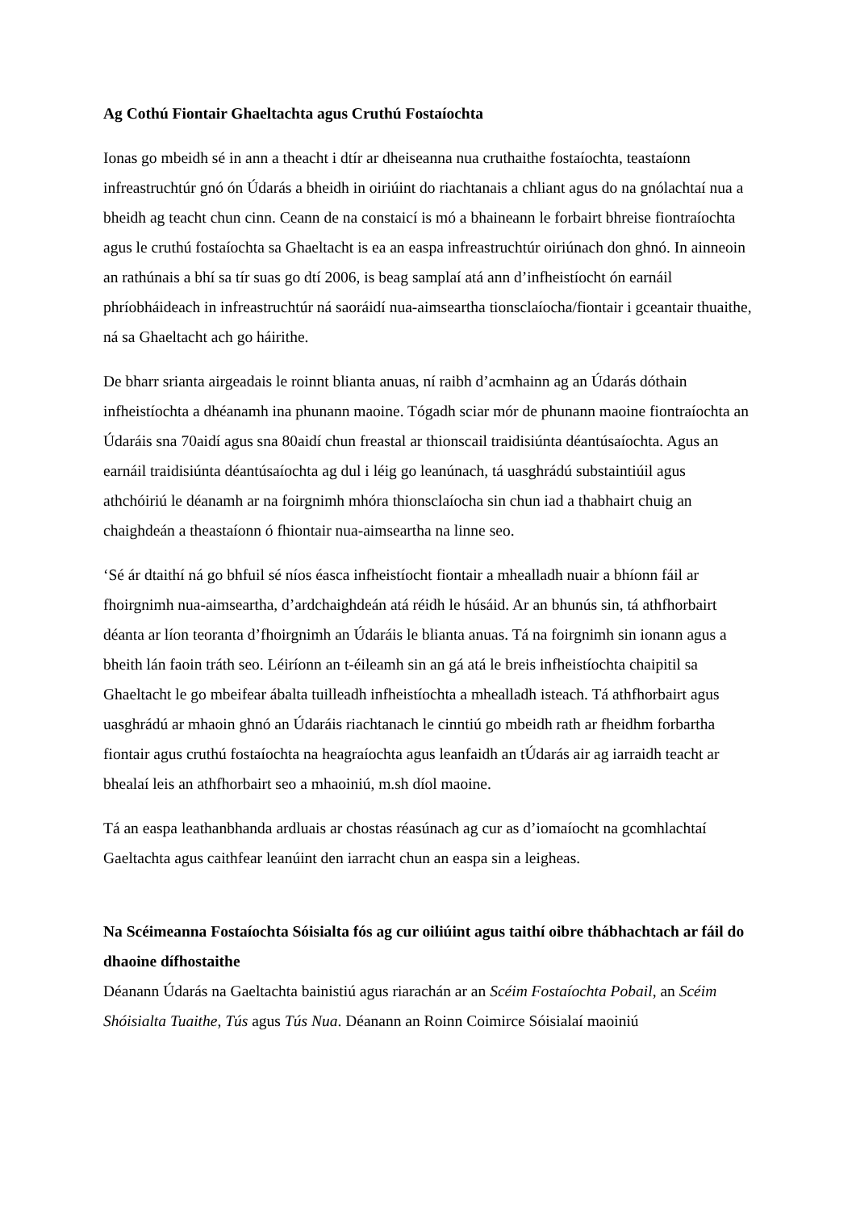Ag Cothú Fiontair Ghaeltachta agus Cruthú Fostaíochta
Ionas go mbeidh sé in ann a theacht i dtír ar dheiseanna nua cruthaithe fostaíochta, teastaíonn infreastruchtúr gnó ón Údarás a bheidh in oiriúint do riachtanais a chliant agus do na gnólachtaí nua a bheidh ag teacht chun cinn. Ceann de na constaicí is mó a bhaineann le forbairt bhreise fiontraíochta agus le cruthú fostaíochta sa Ghaeltacht is ea an easpa infreastruchtúr oiriúnach don ghnó. In ainneoin an rathúnais a bhí sa tír suas go dtí 2006, is beag samplaí atá ann d’infheistíocht ón earnáil phríobháideach in infreastruchtúr ná saoráidí nua-aimseartha tionsclaíocha/fiontair i gceantair thuaithe, ná sa Ghaeltacht ach go háirithe.
De bharr srianta airgeadais le roinnt blianta anuas, ní raibh d’acmhainn ag an Údarás dóthain infheistíochta a dhéanamh ina phunann maoine. Tógadh sciar mór de phunann maoine fiontraíochta an Údaráis sna 70aidí agus sna 80aidí chun freastal ar thionscail traidisiúnta déantúsaíochta. Agus an earnáil traidisiúnta déantúsaíochta ag dul i léig go leanúnach, tá uasghrádú substaintiúil agus athchóiriú le déanamh ar na foirgnimh mhóra thionsclaíocha sin chun iad a thabhairt chuig an chaighdeán a theastaíonn ó fhiontair nua-aimseartha na linne seo.
‘Sé ár dtaithí ná go bhfuil sé níos éasca infheistíocht fiontair a mhealladh nuair a bhíonn fáil ar fhoirgnimh nua-aimseartha, d’ardchaighdeán atá réidh le húsáid. Ar an bhunús sin, tá athfhorbairt déanta ar líon teoranta d’fhoirgnimh an Údaráis le blianta anuas. Tá na foirgnimh sin ionann agus a bheith lán faoin tráth seo. Léiríonn an t-éileamh sin an gá atá le breis infheistíochta chaipitil sa Ghaeltacht le go mbeifear ábalta tuilleadh infheistíochta a mhealladh isteach. Tá athfhorbairt agus uasghrádú ar mhaoin ghnó an Údaráis riachtanach le cinntiú go mbeidh rath ar fheidhm forbartha fiontair agus cruthú fostaíochta na heagraíochta agus leanfaidh an tÚdarás air ag iarraidh teacht ar bhealaí leis an athfhorbairt seo a mhaoiniú, m.sh díol maoine.
Tá an easpa leathanbhanda ardluais ar chostas réasúnach ag cur as d’iomaíocht na gcomhlachtaí Gaeltachta agus caithfear leanúint den iarracht chun an easpa sin a leigheas.
Na Scéimeanna Fostaíochta Sóisialta fós ag cur oiliúint agus taithí oibre thábhachtach ar fáil do dhaoine dífhostaithe
Déanann Údarás na Gaeltachta bainistiú agus riarachán ar an Scéim Fostaíochta Pobail, an Scéim Shóisialta Tuaithe, Tús agus Tús Nua. Déanann an Roinn Coimirce Sóisialaí maoiniú